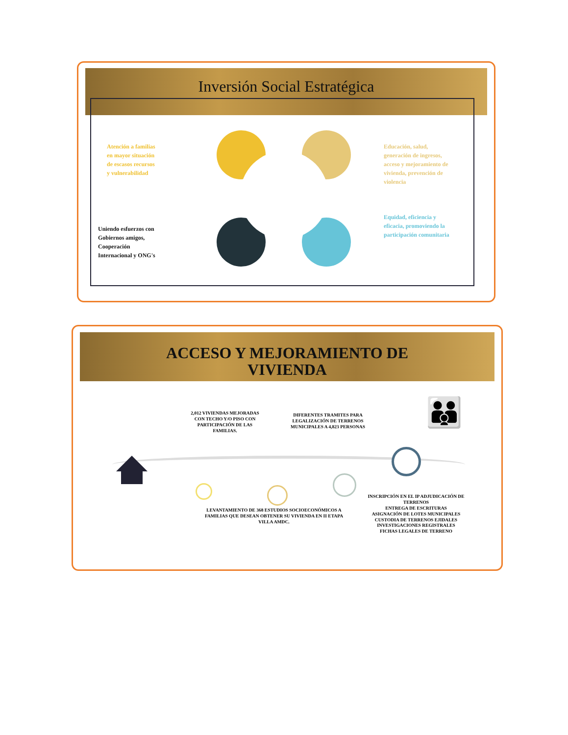Inversión Social Estratégica
Atención a familias
en mayor situación
de escasos recursos
y vulnerabilidad
Educación, salud,
generación de ingresos,
acceso y mejoramiento de
vivienda, prevención de
violencia
Equidad, eficiencia y
eficacia, promoviendo la
participación comunitaria
Uniendo esfuerzos con
Gobiernos amigos,
Cooperación
Internacional y ONG's
ACCESO Y MEJORAMIENTO DE
VIVIENDA
2,012 VIVIENDAS MEJORADAS CON TECHO Y/O PISO CON PARTICIPACIÓN DE LAS FAMILIAS.
DIFERENTES TRAMITES PARA LEGALIZACIÓN DE TERRENOS MUNICIPALES A 4,823 PERSONAS
LEVANTAMIENTO DE 368 ESTUDIOS SOCIOECONÓMICOS A FAMILIAS QUE DESEAN OBTENER SU VIVIENDA EN II ETAPA VILLA AMDC.
INSCRIPCIÓN EN EL IP ADJUDICACIÓN DE TERRENOS
ENTREGA DE ESCRITURAS
ASIGNACIÓN DE LOTES MUNICIPALES
CUSTODIA DE TERRENOS EJIDALES
INVESTIGACIONES REGISTRALES
FICHAS LEGALES DE TERRENO
👪